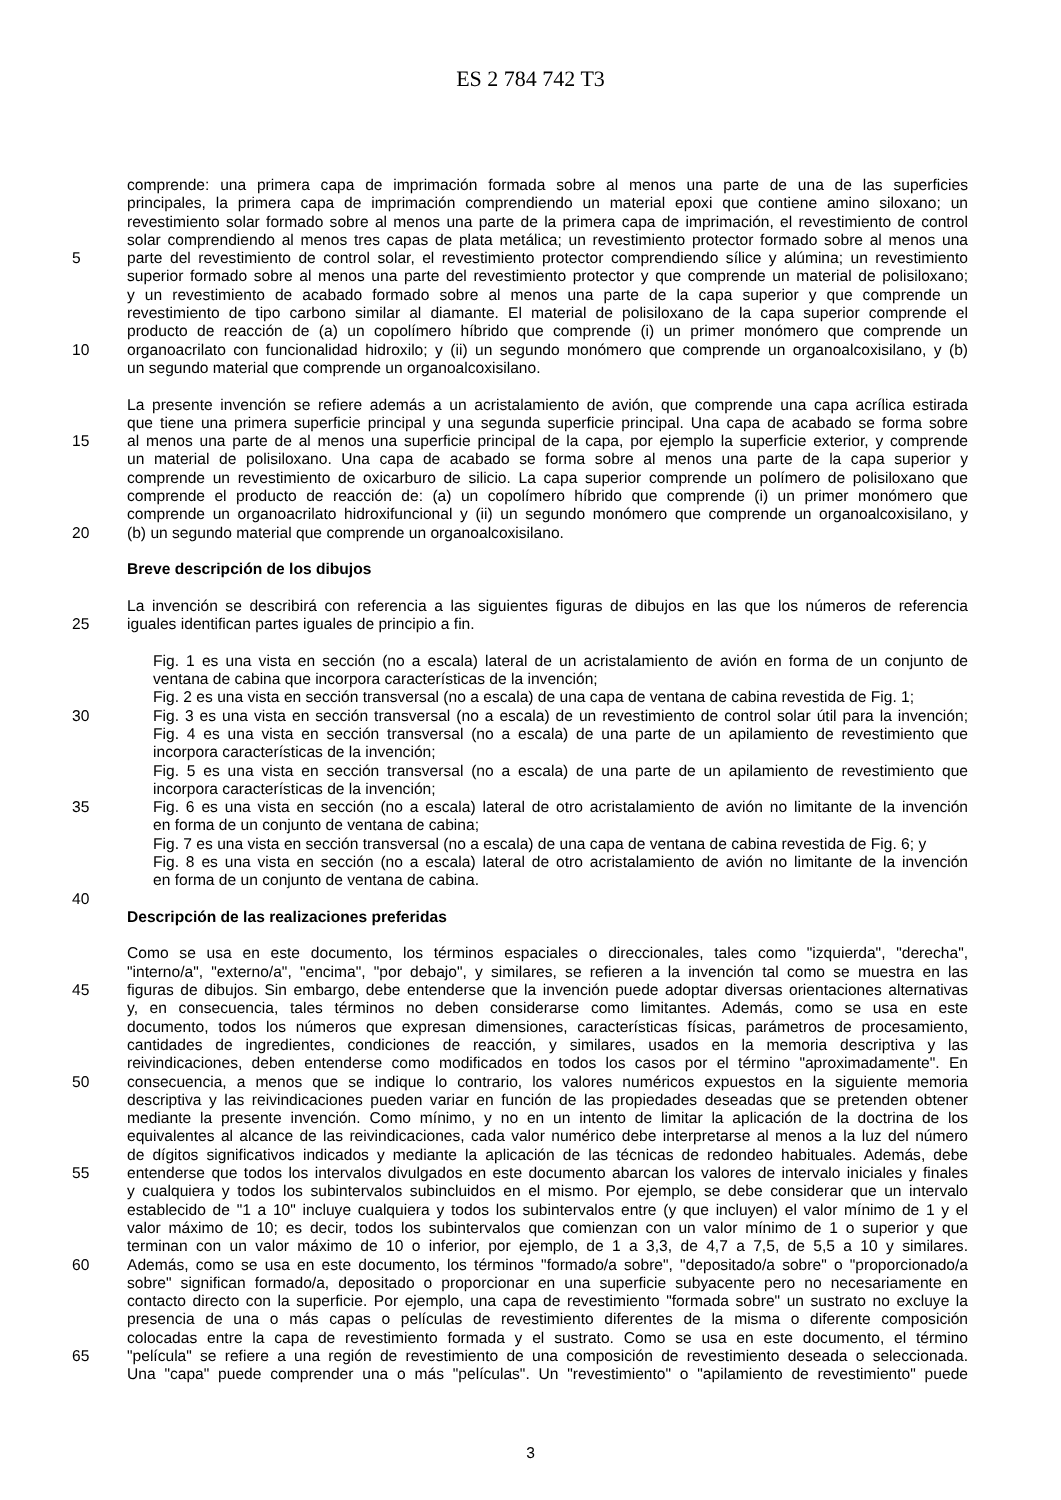ES 2 784 742 T3
comprende: una primera capa de imprimación formada sobre al menos una parte de una de las superficies
principales, la primera capa de imprimación comprendiendo un material epoxi que contiene amino siloxano; un
revestimiento solar formado sobre al menos una parte de la primera capa de imprimación, el revestimiento de control
solar comprendiendo al menos tres capas de plata metálica; un revestimiento protector formado sobre al menos una
5 parte del revestimiento de control solar, el revestimiento protector comprendiendo sílice y alúmina; un revestimiento
superior formado sobre al menos una parte del revestimiento protector y que comprende un material de polisiloxano;
y un revestimiento de acabado formado sobre al menos una parte de la capa superior y que comprende un
revestimiento de tipo carbono similar al diamante. El material de polisiloxano de la capa superior comprende el
producto de reacción de (a) un copolímero híbrido que comprende (i) un primer monómero que comprende un
10 organoacrilato con funcionalidad hidroxilo; y (ii) un segundo monómero que comprende un organoalcoxisilano, y (b)
un segundo material que comprende un organoalcoxisilano.
La presente invención se refiere además a un acristalamiento de avión, que comprende una capa acrílica estirada
que tiene una primera superficie principal y una segunda superficie principal. Una capa de acabado se forma sobre
15 al menos una parte de al menos una superficie principal de la capa, por ejemplo la superficie exterior, y comprende
un material de polisiloxano. Una capa de acabado se forma sobre al menos una parte de la capa superior y
comprende un revestimiento de oxicarburo de silicio. La capa superior comprende un polímero de polisiloxano que
comprende el producto de reacción de: (a) un copolímero híbrido que comprende (i) un primer monómero que
comprende un organoacrilato hidroxifuncional y (ii) un segundo monómero que comprende un organoalcoxisilano, y
20 (b) un segundo material que comprende un organoalcoxisilano.
Breve descripción de los dibujos
La invención se describirá con referencia a las siguientes figuras de dibujos en las que los números de referencia
25 iguales identifican partes iguales de principio a fin.
Fig. 1 es una vista en sección (no a escala) lateral de un acristalamiento de avión en forma de un conjunto de
ventana de cabina que incorpora características de la invención;
Fig. 2 es una vista en sección transversal (no a escala) de una capa de ventana de cabina revestida de Fig. 1;
30 Fig. 3 es una vista en sección transversal (no a escala) de un revestimiento de control solar útil para la invención;
Fig. 4 es una vista en sección transversal (no a escala) de una parte de un apilamiento de revestimiento que
incorpora características de la invención;
Fig. 5 es una vista en sección transversal (no a escala) de una parte de un apilamiento de revestimiento que
incorpora características de la invención;
35 Fig. 6 es una vista en sección (no a escala) lateral de otro acristalamiento de avión no limitante de la invención
en forma de un conjunto de ventana de cabina;
Fig. 7 es una vista en sección transversal (no a escala) de una capa de ventana de cabina revestida de Fig. 6; y
Fig. 8 es una vista en sección (no a escala) lateral de otro acristalamiento de avión no limitante de la invención
en forma de un conjunto de ventana de cabina.
40
Descripción de las realizaciones preferidas
Como se usa en este documento, los términos espaciales o direccionales, tales como "izquierda", "derecha",
"interno/a", "externo/a", "encima", "por debajo", y similares, se refieren a la invención tal como se muestra en las
45 figuras de dibujos. Sin embargo, debe entenderse que la invención puede adoptar diversas orientaciones alternativas
y, en consecuencia, tales términos no deben considerarse como limitantes. Además, como se usa en este
documento, todos los números que expresan dimensiones, características físicas, parámetros de procesamiento,
cantidades de ingredientes, condiciones de reacción, y similares, usados en la memoria descriptiva y las
reivindicaciones, deben entenderse como modificados en todos los casos por el término "aproximadamente". En
50 consecuencia, a menos que se indique lo contrario, los valores numéricos expuestos en la siguiente memoria
descriptiva y las reivindicaciones pueden variar en función de las propiedades deseadas que se pretenden obtener
mediante la presente invención. Como mínimo, y no en un intento de limitar la aplicación de la doctrina de los
equivalentes al alcance de las reivindicaciones, cada valor numérico debe interpretarse al menos a la luz del número
de dígitos significativos indicados y mediante la aplicación de las técnicas de redondeo habituales. Además, debe
55 entenderse que todos los intervalos divulgados en este documento abarcan los valores de intervalo iniciales y finales
y cualquiera y todos los subintervalos subincluidos en el mismo. Por ejemplo, se debe considerar que un intervalo
establecido de "1 a 10" incluye cualquiera y todos los subintervalos entre (y que incluyen) el valor mínimo de 1 y el
valor máximo de 10; es decir, todos los subintervalos que comienzan con un valor mínimo de 1 o superior y que
terminan con un valor máximo de 10 o inferior, por ejemplo, de 1 a 3,3, de 4,7 a 7,5, de 5,5 a 10 y similares.
60 Además, como se usa en este documento, los términos "formado/a sobre", "depositado/a sobre" o "proporcionado/a
sobre" significan formado/a, depositado o proporcionar en una superficie subyacente pero no necesariamente en
contacto directo con la superficie. Por ejemplo, una capa de revestimiento "formada sobre" un sustrato no excluye la
presencia de una o más capas o películas de revestimiento diferentes de la misma o diferente composición
colocadas entre la capa de revestimiento formada y el sustrato. Como se usa en este documento, el término
65 "película" se refiere a una región de revestimiento de una composición de revestimiento deseada o seleccionada.
Una "capa" puede comprender una o más "películas". Un "revestimiento" o "apilamiento de revestimiento" puede
3